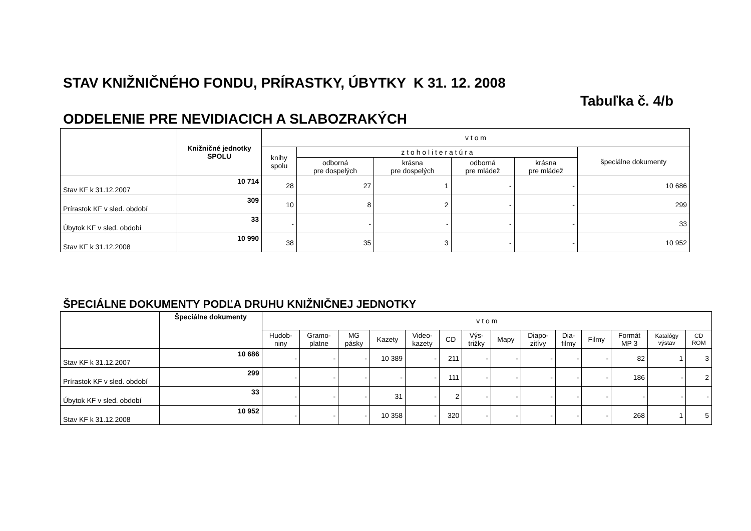STAV KNIŽNIČNÉHO FONDU, PRÍRASTKY, ÚBYTKY K 31. 12. 2008
Tabuľka č. 4/b
ODDELENIE PRE NEVIDIACICH A SLABOZRAKÝCH
| | Knižničné jednotky SPOLU | v t o m | | | | | |
| --- | --- | --- | --- | --- | --- | --- | --- |
| | | knihy spolu | z t o h o l i t e r a t ú r a | | | | špeciálne dokumenty |
| | | | odborná pre dospelých | krásna pre dospelých | odborná pre mládež | krásna pre mládež | |
| Stav KF k 31.12.2007 | 10 714 | 28 | 27 | 1 | - | - | 10 686 |
| Prírastok KF v sled. období | 309 | 10 | 8 | 2 | - | - | 299 |
| Úbytok KF v sled. období | 33 | - | - | - | - | - | 33 |
| Stav KF k 31.12.2008 | 10 990 | 38 | 35 | 3 | - | - | 10 952 |
ŠPECIÁLNE DOKUMENTY PODĽA DRUHU KNIŽNIČNEJ JEDNOTKY
| | Špeciálne dokumenty | v t o m | | | | | | | | | | | | | |
| --- | --- | --- | --- | --- | --- | --- | --- | --- | --- | --- | --- | --- | --- | --- | --- |
| | | Hudob- niny | Gramo- platne | MG pásky | Kazety | Video- kazety | CD | Výs- trižky | Mapy | Diapo- zitívy | Dia- filmy | Filmy | Formát MP 3 | Katalógy výstav | CD ROM |
| Stav KF k 31.12.2007 | 10 686 | - | - | - | 10 389 | - | 211 | - | - | - | - | - | 82 | 1 | 3 |
| Prírastok KF v sled. období | 299 | - | - | - | - | - | 111 | - | - | - | - | - | 186 | - | 2 |
| Úbytok KF v sled. období | 33 | - | - | - | 31 | - | 2 | - | - | - | - | - | - | - | - |
| Stav KF k 31.12.2008 | 10 952 | - | - | - | 10 358 | - | 320 | - | - | - | - | - | 268 | 1 | 5 |